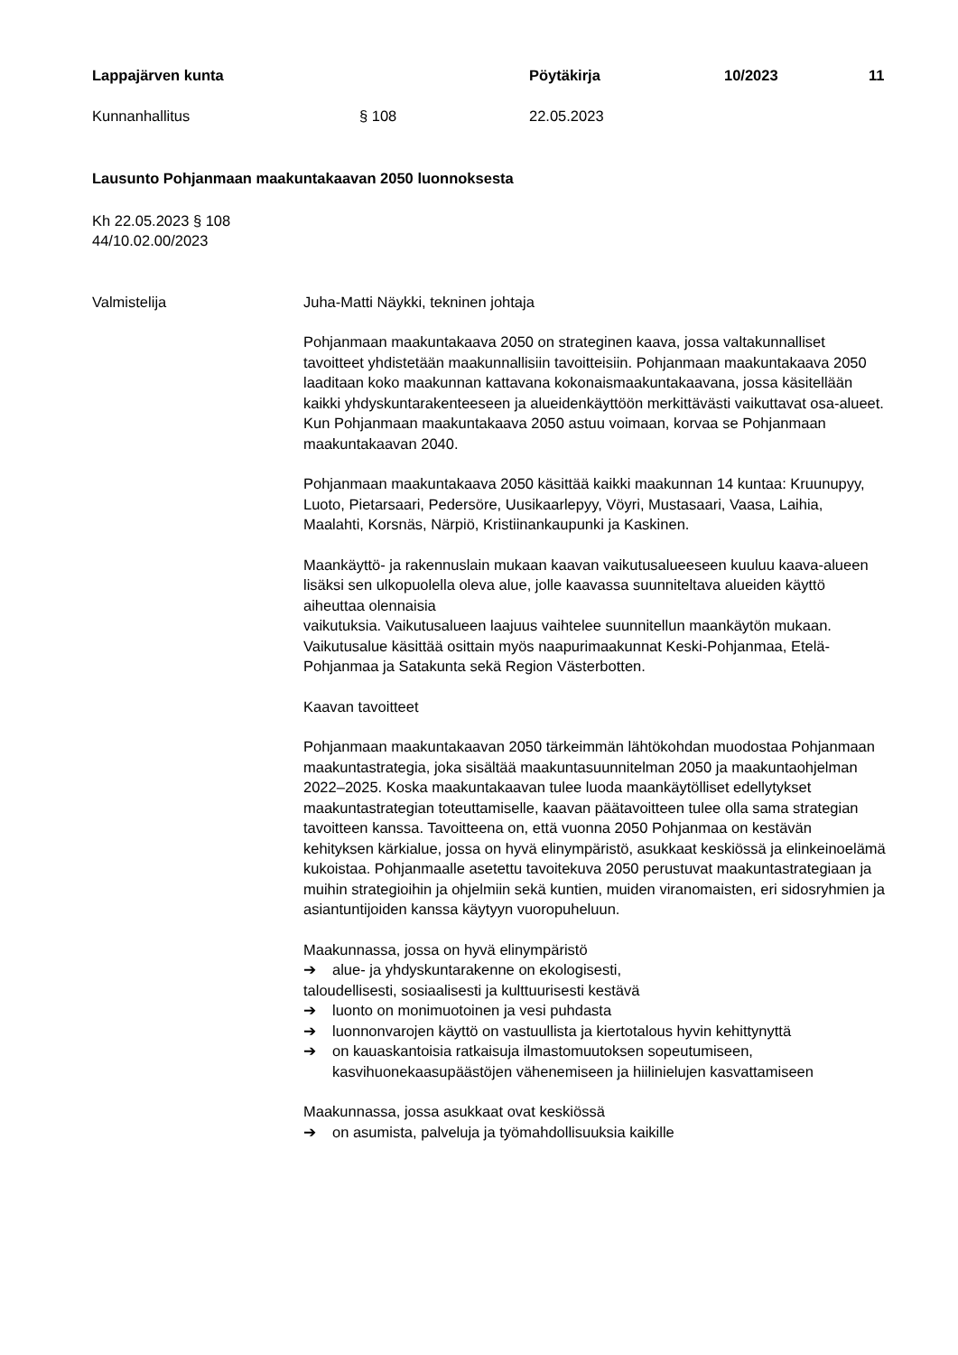Lappajärven kunta Pöytäkirja 10/2023 11
Kunnanhallitus § 108 22.05.2023
Lausunto Pohjanmaan maakuntakaavan 2050 luonnoksesta
Kh 22.05.2023 § 108
44/10.02.00/2023
Valmistelija Juha-Matti Näykki, tekninen johtaja
Pohjanmaan maakuntakaava 2050 on strateginen kaava, jossa valtakunnalliset tavoitteet yhdistetään maakunnallisiin tavoitteisiin. Pohjanmaan maakuntakaava 2050 laaditaan koko maakunnan kattavana kokonaismaakuntakaavana, jossa käsitellään kaikki yhdyskuntarakenteeseen ja alueidenkäyttöön merkittävästi vaikuttavat osa-alueet. Kun Pohjanmaan maakuntakaava 2050 astuu voimaan, korvaa se Pohjanmaan maakuntakaavan 2040.
Pohjanmaan maakuntakaava 2050 käsittää kaikki maakunnan 14 kuntaa: Kruunupyy, Luoto, Pietarsaari, Pedersöre, Uusikaarlepyy, Vöyri, Mustasaari, Vaasa, Laihia, Maalahti, Korsnäs, Närpiö, Kristiinankaupunki ja Kaskinen.
Maankäyttö- ja rakennuslain mukaan kaavan vaikutusalueeseen kuuluu kaava-alueen lisäksi sen ulkopuolella oleva alue, jolle kaavassa suunniteltava alueiden käyttö aiheuttaa olennaisia
vaikutuksia. Vaikutusalueen laajuus vaihtelee suunnitellun maankäytön mukaan. Vaikutusalue käsittää osittain myös naapurimaakunnat Keski-Pohjanmaa, Etelä-Pohjanmaa ja Satakunta sekä Region Västerbotten.
Kaavan tavoitteet
Pohjanmaan maakuntakaavan 2050 tärkeimmän lähtökohdan muodostaa Pohjanmaan maakuntastrategia, joka sisältää maakuntasuunnitelman 2050 ja maakuntaohjelman 2022–2025. Koska maakuntakaavan tulee luoda maankäytölliset edellytykset maakuntastrategian toteuttamiselle, kaavan päätavoitteen tulee olla sama strategian tavoitteen kanssa. Tavoitteena on, että vuonna 2050 Pohjanmaa on kestävän kehityksen kärkialue, jossa on hyvä elinympäristö, asukkaat keskiössä ja elinkeinoelämä kukoistaa. Pohjanmaalle asetettu tavoitekuva 2050 perustuvat maakuntastrategiaan ja muihin strategioihin ja ohjelmiin sekä kuntien, muiden viranomaisten, eri sidosryhmien ja asiantuntijoiden kanssa käytyyn vuoropuheluun.
Maakunnassa, jossa on hyvä elinympäristö
➔ alue- ja yhdyskuntarakenne on ekologisesti,
taloudellisesti, sosiaalisesti ja kulttuurisesti kestävä
➔ luonto on monimuotoinen ja vesi puhdasta
➔ luonnonvarojen käyttö on vastuullista ja kiertotalous hyvin kehittynyttä
➔ on kauaskantoisia ratkaisuja ilmastomuutoksen sopeutumiseen, kasvihuonekaasupäästöjen vähenemiseen ja hiilinielujen kasvattamiseen
Maakunnassa, jossa asukkaat ovat keskiössä
➔ on asumista, palveluja ja työmahdollisuuksia kaikille